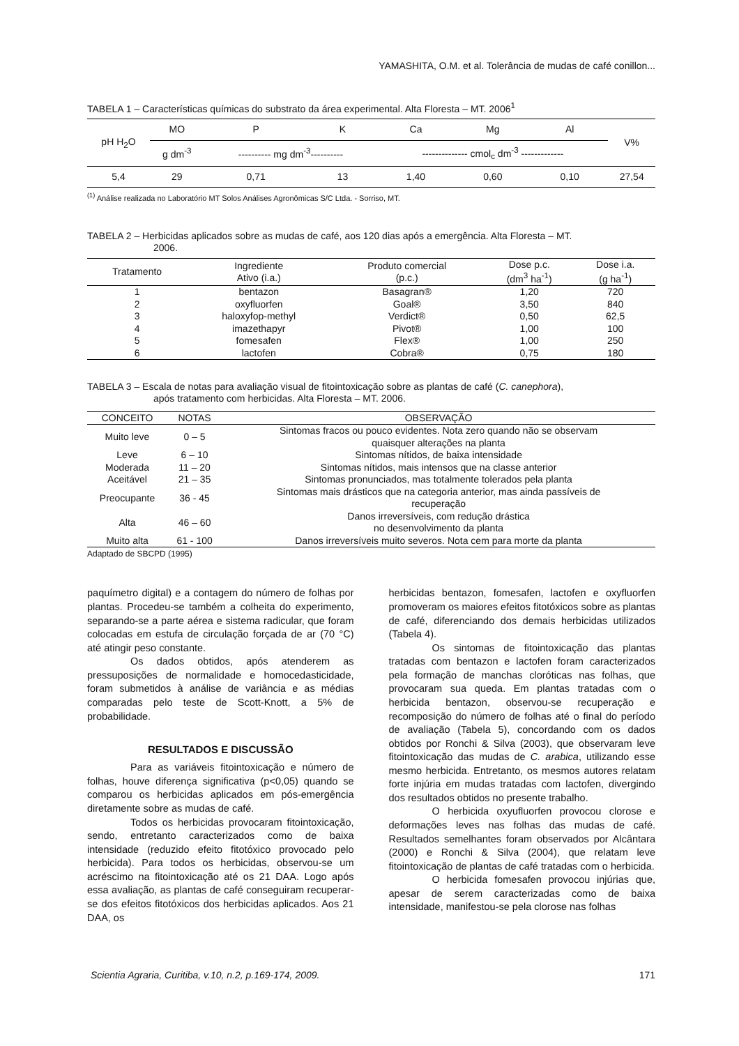YAMASHITA, O.M. et al. Tolerância de mudas de café conillon...
TABELA 1 – Características químicas do substrato da área experimental. Alta Floresta – MT. 2006<sup>1</sup>
| pH H<sub>2</sub>O | MO | P | K | Ca | Mg | Al | V% |
| --- | --- | --- | --- | --- | --- | --- | --- |
| | g dm<sup>-3</sup> | ---------- mg dm<sup>-3</sup>---------- | | -------------- cmol<sub>c</sub> dm<sup>-3</sup> ------------- | | | |
| 5,4 | 29 | 0,71 | 13 | 1,40 | 0,60 | 0,10 | 27,54 |
<sup>(1)</sup> Análise realizada no Laboratório MT Solos Análises Agronômicas S/C Ltda. - Sorriso, MT.
TABELA 2 – Herbicidas aplicados sobre as mudas de café, aos 120 dias após a emergência. Alta Floresta – MT.
2006.
| Tratamento | Ingrediente Ativo (i.a.) | Produto comercial (p.c.) | Dose p.c. (dm<sup>3</sup> ha<sup>-1</sup>) | Dose i.a. (g ha<sup>-1</sup>) |
| --- | --- | --- | --- | --- |
| 1 | bentazon | Basagran® | 1,20 | 720 |
| 2 | oxyfluorfen | Goal® | 3,50 | 840 |
| 3 | haloxyfop-methyl | Verdict® | 0,50 | 62,5 |
| 4 | imazethapyr | Pivot® | 1,00 | 100 |
| 5 | fomesafen | Flex® | 1,00 | 250 |
| 6 | lactofen | Cobra® | 0,75 | 180 |
TABELA 3 – Escala de notas para avaliação visual de fitointoxicação sobre as plantas de café (C. canephora),
após tratamento com herbicidas. Alta Floresta – MT. 2006.
| CONCEITO | NOTAS | OBSERVAÇÃO |
| --- | --- | --- |
| Muito leve | 0 – 5 | Sintomas fracos ou pouco evidentes. Nota zero quando não se observam quaisquer alterações na planta |
| Leve | 6 – 10 | Sintomas nítidos, de baixa intensidade |
| Moderada | 11 – 20 | Sintomas nítidos, mais intensos que na classe anterior |
| Aceitável | 21 – 35 | Sintomas pronunciados, mas totalmente tolerados pela planta |
| Preocupante | 36 - 45 | Sintomas mais drásticos que na categoria anterior, mas ainda passíveis de recuperação |
| Alta | 46 – 60 | Danos irreversíveis, com redução drástica no desenvolvimento da planta |
| Muito alta | 61 - 100 | Danos irreversíveis muito severos. Nota cem para morte da planta |
Adaptado de SBCPD (1995)
paquímetro digital) e a contagem do número de folhas por plantas. Procedeu-se também a colheita do experimento, separando-se a parte aérea e sistema radicular, que foram colocadas em estufa de circulação forçada de ar (70 °C) até atingir peso constante.
Os dados obtidos, após atenderem as pressuposições de normalidade e homocedasticidade, foram submetidos à análise de variância e as médias comparadas pelo teste de Scott-Knott, a 5% de probabilidade.
RESULTADOS E DISCUSSÃO
Para as variáveis fitointoxicação e número de folhas, houve diferença significativa (p<0,05) quando se comparou os herbicidas aplicados em pós-emergência diretamente sobre as mudas de café.
Todos os herbicidas provocaram fitointoxicação, sendo, entretanto caracterizados como de baixa intensidade (reduzido efeito fitotóxico provocado pelo herbicida). Para todos os herbicidas, observou-se um acréscimo na fitointoxicação até os 21 DAA. Logo após essa avaliação, as plantas de café conseguiram recuperar-se dos efeitos fitotóxicos dos herbicidas aplicados. Aos 21 DAA, os
herbicidas bentazon, fomesafen, lactofen e oxyfluorfen promoveram os maiores efeitos fitotóxicos sobre as plantas de café, diferenciando dos demais herbicidas utilizados (Tabela 4).
Os sintomas de fitointoxicação das plantas tratadas com bentazon e lactofen foram caracterizados pela formação de manchas cloróticas nas folhas, que provocaram sua queda. Em plantas tratadas com o herbicida bentazon, observou-se recuperação e recomposição do número de folhas até o final do período de avaliação (Tabela 5), concordando com os dados obtidos por Ronchi & Silva (2003), que observaram leve fitointoxicação das mudas de C. arabica, utilizando esse mesmo herbicida. Entretanto, os mesmos autores relatam forte injúria em mudas tratadas com lactofen, divergindo dos resultados obtidos no presente trabalho.
O herbicida oxyufluorfen provocou clorose e deformações leves nas folhas das mudas de café. Resultados semelhantes foram observados por Alcântara (2000) e Ronchi & Silva (2004), que relatam leve fitointoxicação de plantas de café tratadas com o herbicida.
O herbicida fomesafen provocou injúrias que, apesar de serem caracterizadas como de baixa intensidade, manifestou-se pela clorose nas folhas
Scientia Agraria, Curitiba, v.10, n.2, p.169-174, 2009. 171